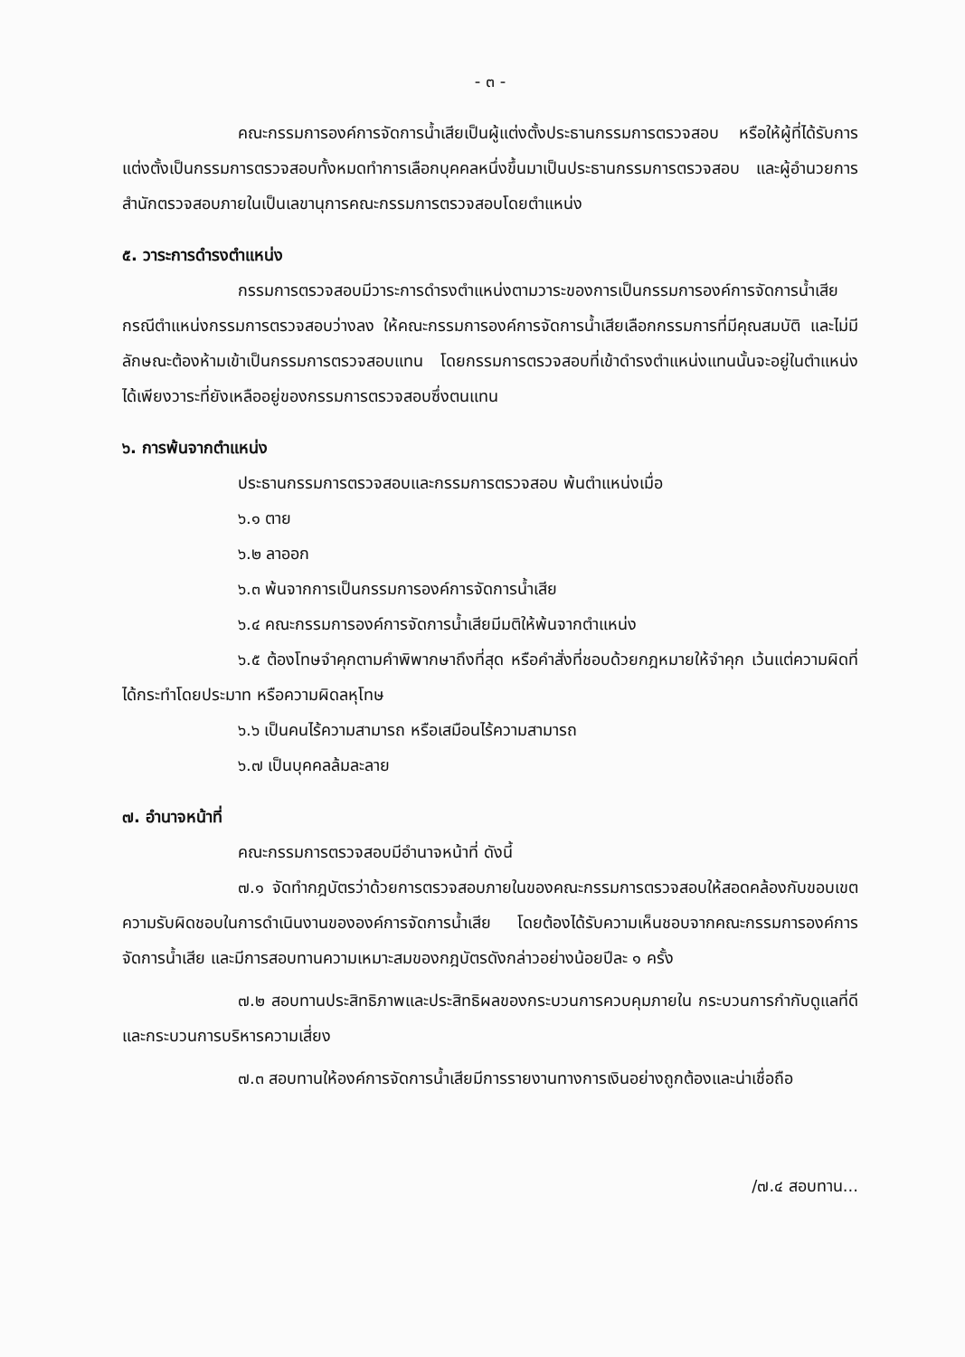- ๓ -
คณะกรรมการองค์การจัดการน้ำเสียเป็นผู้แต่งตั้งประธานกรรมการตรวจสอบ หรือให้ผู้ที่ได้รับการแต่งตั้งเป็นกรรมการตรวจสอบทั้งหมดทำการเลือกบุคคลหนึ่งขึ้นมาเป็นประธานกรรมการตรวจสอบ และผู้อำนวยการสำนักตรวจสอบภายในเป็นเลขานุการคณะกรรมการตรวจสอบโดยตำแหน่ง
๕. วาระการดำรงตำแหน่ง
กรรมการตรวจสอบมีวาระการดำรงตำแหน่งตามวาระของการเป็นกรรมการองค์การจัดการน้ำเสีย กรณีตำแหน่งกรรมการตรวจสอบว่างลง ให้คณะกรรมการองค์การจัดการน้ำเสียเลือกกรรมการที่มีคุณสมบัติ และไม่มีลักษณะต้องห้ามเข้าเป็นกรรมการตรวจสอบแทน โดยกรรมการตรวจสอบที่เข้าดำรงตำแหน่งแทนนั้นจะอยู่ในตำแหน่งได้เพียงวาระที่ยังเหลืออยู่ของกรรมการตรวจสอบซึ่งตนแทน
๖. การพ้นจากตำแหน่ง
ประธานกรรมการตรวจสอบและกรรมการตรวจสอบ พ้นตำแหน่งเมื่อ
๖.๑ ตาย
๖.๒ ลาออก
๖.๓ พ้นจากการเป็นกรรมการองค์การจัดการน้ำเสีย
๖.๔ คณะกรรมการองค์การจัดการน้ำเสียมีมติให้พ้นจากตำแหน่ง
๖.๕ ต้องโทษจำคุกตามคำพิพากษาถึงที่สุด หรือคำสั่งที่ชอบด้วยกฎหมายให้จำคุก เว้นแต่ความผิดที่ได้กระทำโดยประมาท หรือความผิดลหุโทษ
๖.๖ เป็นคนไร้ความสามารถ หรือเสมือนไร้ความสามารถ
๖.๗ เป็นบุคคลล้มละลาย
๗. อำนาจหน้าที่
คณะกรรมการตรวจสอบมีอำนาจหน้าที่ ดังนี้
๗.๑ จัดทำกฎบัตรว่าด้วยการตรวจสอบภายในของคณะกรรมการตรวจสอบให้สอดคล้องกับขอบเขตความรับผิดชอบในการดำเนินงานขององค์การจัดการน้ำเสีย โดยต้องได้รับความเห็นชอบจากคณะกรรมการองค์การจัดการน้ำเสีย และมีการสอบทานความเหมาะสมของกฎบัตรดังกล่าวอย่างน้อยปีละ ๑ ครั้ง
๗.๒ สอบทานประสิทธิภาพและประสิทธิผลของกระบวนการควบคุมภายใน กระบวนการกำกับดูแลที่ดี และกระบวนการบริหารความเสี่ยง
๗.๓ สอบทานให้องค์การจัดการน้ำเสียมีการรายงานทางการเงินอย่างถูกต้องและน่าเชื่อถือ
/๗.๔ สอบทาน...